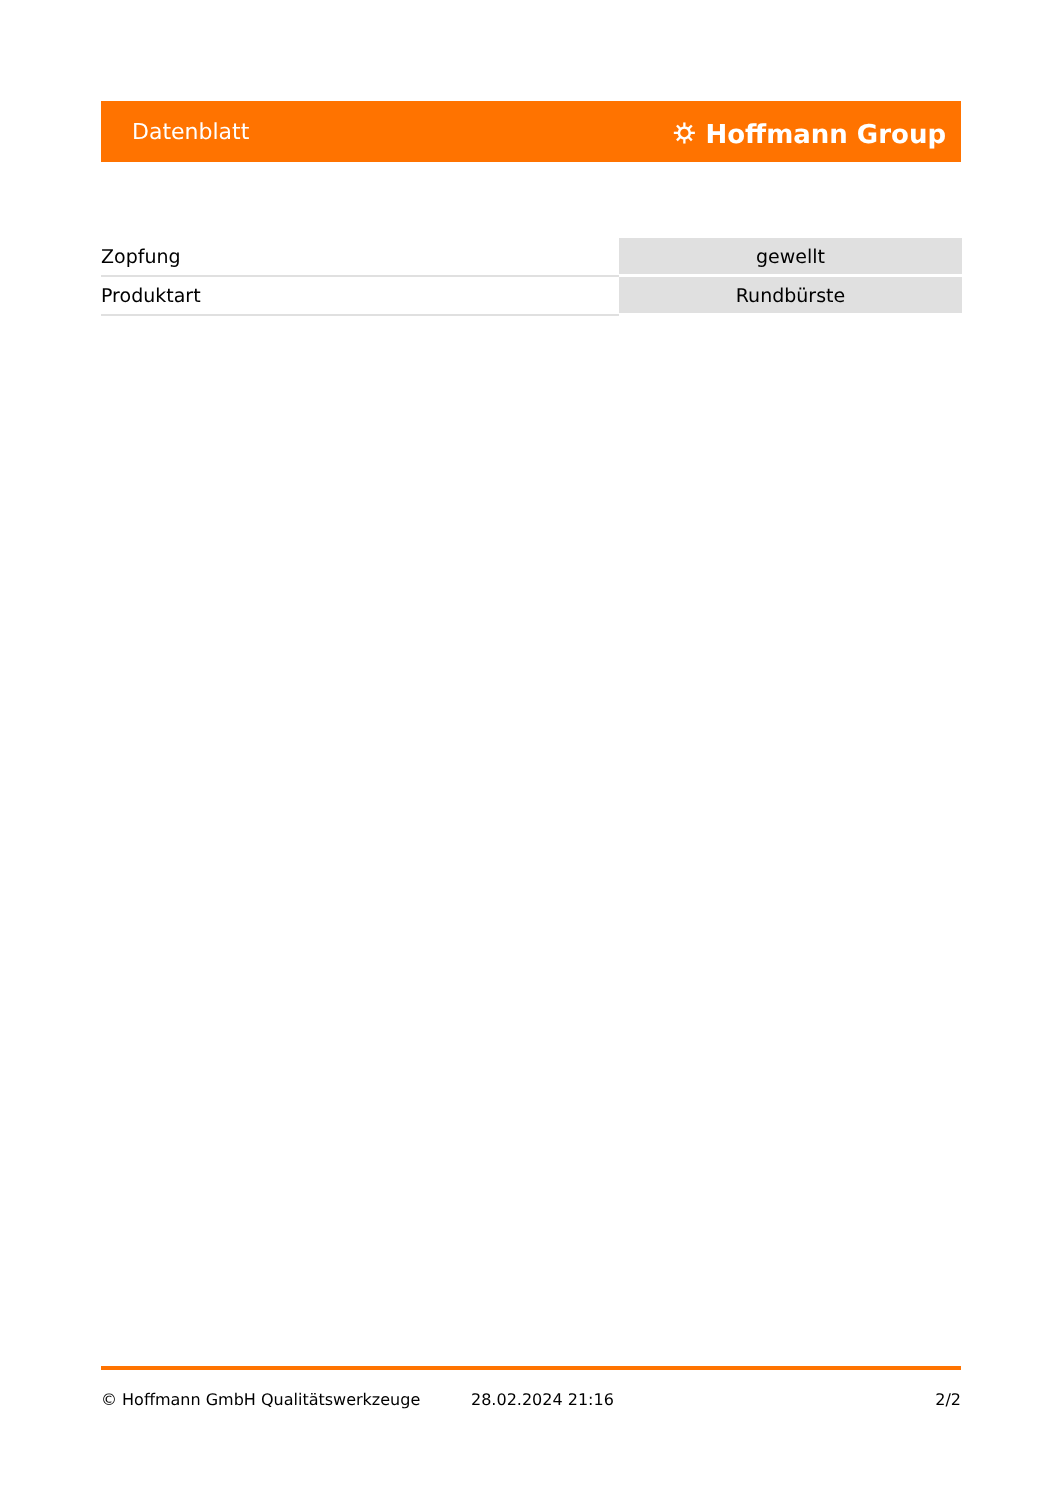Datenblatt ⛭ Hoffmann Group
| Zopfung | gewellt |
| Produktart | Rundbürste |
© Hoffmann GmbH Qualitätswerkzeuge 28.02.2024 21:16 2/2